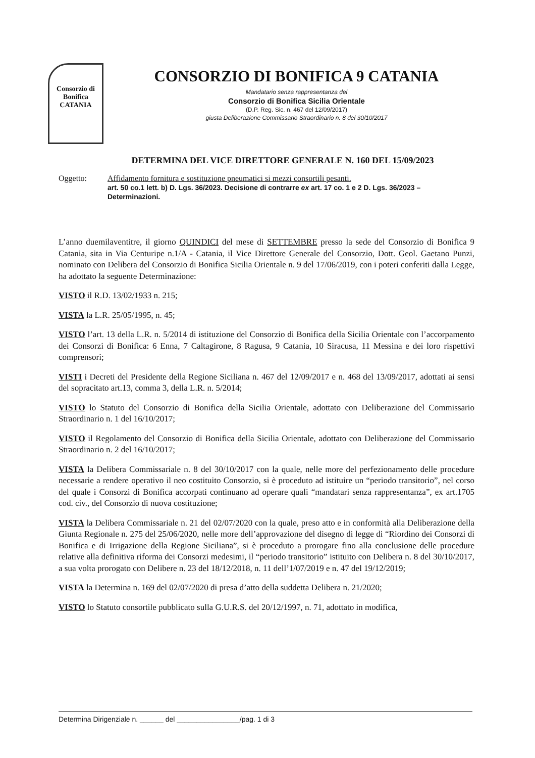Consorzio di Bonifica CATANIA
CONSORZIO DI BONIFICA 9 CATANIA
Mandatario senza rappresentanza del
Consorzio di Bonifica Sicilia Orientale
(D.P. Reg. Sic. n. 467 del 12/09/2017)
giusta Deliberazione Commissario Straordinario n. 8 del 30/10/2017
DETERMINA DEL VICE DIRETTORE GENERALE N. 160 DEL 15/09/2023
Oggetto: Affidamento fornitura e sostituzione pneumatici si mezzi consortili pesanti.
art. 50 co.1 lett. b) D. Lgs. 36/2023. Decisione di contrarre ex art. 17 co. 1 e 2 D. Lgs. 36/2023 – Determinazioni.
L’anno duemilaventitre, il giorno QUINDICI del mese di SETTEMBRE presso la sede del Consorzio di Bonifica 9 Catania, sita in Via Centuripe n.1/A - Catania, il Vice Direttore Generale del Consorzio, Dott. Geol. Gaetano Punzi, nominato con Delibera del Consorzio di Bonifica Sicilia Orientale n. 9 del 17/06/2019, con i poteri conferiti dalla Legge, ha adottato la seguente Determinazione:
VISTO il R.D. 13/02/1933 n. 215;
VISTA la L.R. 25/05/1995, n. 45;
VISTO l’art. 13 della L.R. n. 5/2014 di istituzione del Consorzio di Bonifica della Sicilia Orientale con l’accorpamento dei Consorzi di Bonifica: 6 Enna, 7 Caltagirone, 8 Ragusa, 9 Catania, 10 Siracusa, 11 Messina e dei loro rispettivi comprensori;
VISTI i Decreti del Presidente della Regione Siciliana n. 467 del 12/09/2017 e n. 468 del 13/09/2017, adottati ai sensi del sopracitato art.13, comma 3, della L.R. n. 5/2014;
VISTO lo Statuto del Consorzio di Bonifica della Sicilia Orientale, adottato con Deliberazione del Commissario Straordinario n. 1 del 16/10/2017;
VISTO il Regolamento del Consorzio di Bonifica della Sicilia Orientale, adottato con Deliberazione del Commissario Straordinario n. 2 del 16/10/2017;
VISTA la Delibera Commissariale n. 8 del 30/10/2017 con la quale, nelle more del perfezionamento delle procedure necessarie a rendere operativo il neo costituito Consorzio, si è proceduto ad istituire un “periodo transitorio”, nel corso del quale i Consorzi di Bonifica accorpati continuano ad operare quali “mandatari senza rappresentanza”, ex art.1705 cod. civ., del Consorzio di nuova costituzione;
VISTA la Delibera Commissariale n. 21 del 02/07/2020 con la quale, preso atto e in conformità alla Deliberazione della Giunta Regionale n. 275 del 25/06/2020, nelle more dell’approvazione del disegno di legge di “Riordino dei Consorzi di Bonifica e di Irrigazione della Regione Siciliana”, si è proceduto a prorogare fino alla conclusione delle procedure relative alla definitiva riforma dei Consorzi medesimi, il “periodo transitorio” istituito con Delibera n. 8 del 30/10/2017, a sua volta prorogato con Delibere n. 23 del 18/12/2018, n. 11 dell’1/07/2019 e n. 47 del 19/12/2019;
VISTA la Determina n. 169 del 02/07/2020 di presa d’atto della suddetta Delibera n. 21/2020;
VISTO lo Statuto consortile pubblicato sulla G.U.R.S. del 20/12/1997, n. 71, adottato in modifica,
Determina Dirigenziale n. ______ del ________________/pag. 1 di 3